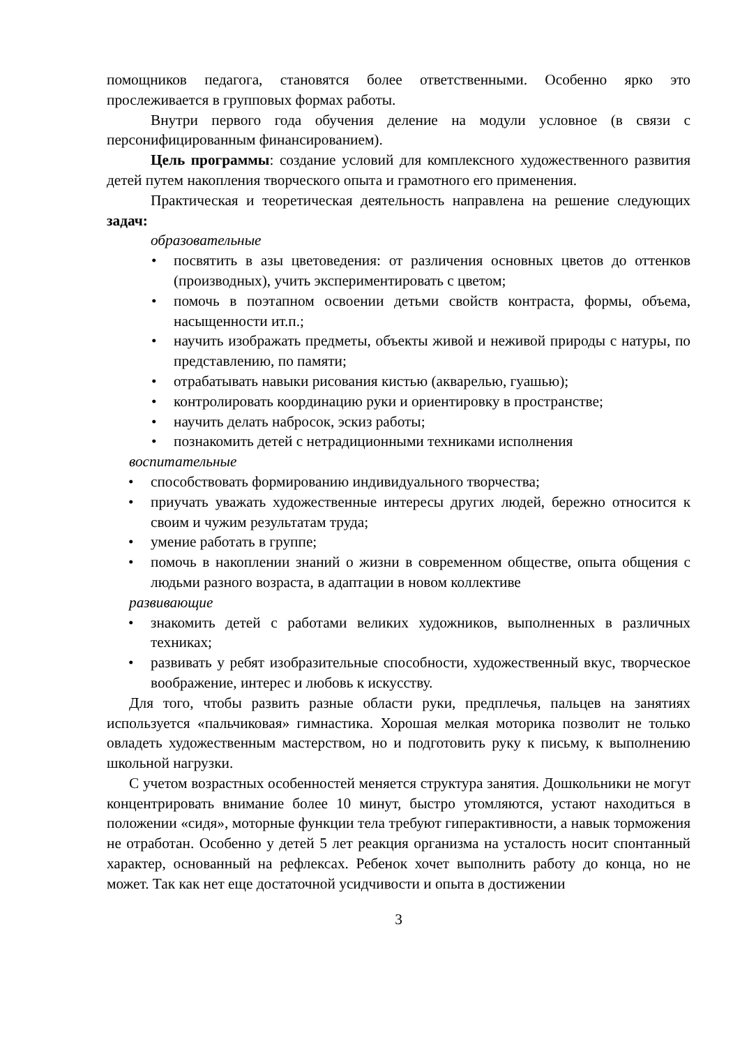помощников педагога, становятся более ответственными. Особенно ярко это прослеживается в групповых формах работы.
Внутри первого года обучения деление на модули условное (в связи с персонифицированным финансированием).
Цель программы: создание условий для комплексного художественного развития детей путем накопления творческого опыта и грамотного его применения.
Практическая и теоретическая деятельность направлена на решение следующих задач:
образовательные
• посвятить в азы цветоведения: от различения основных цветов до оттенков (производных), учить экспериментировать с цветом;
• помочь в поэтапном освоении детьми свойств контраста, формы, объема, насыщенности ит.п.;
• научить изображать предметы, объекты живой и неживой природы с натуры, по представлению, по памяти;
• отрабатывать навыки рисования кистью (акварелью, гуашью);
• контролировать координацию руки и ориентировку в пространстве;
• научить делать набросок, эскиз работы;
• познакомить детей с нетрадиционными техниками исполнения
воспитательные
• способствовать формированию индивидуального творчества;
• приучать уважать художественные интересы других людей, бережно относится к своим и чужим результатам труда;
• умение работать в группе;
• помочь в накоплении знаний о жизни в современном обществе, опыта общения с людьми разного возраста, в адаптации в новом коллективе
развивающие
• знакомить детей с работами великих художников, выполненных в различных техниках;
• развивать у ребят изобразительные способности, художественный вкус, творческое воображение, интерес и любовь к искусству.
Для того, чтобы развить разные области руки, предплечья, пальцев на занятиях используется «пальчиковая» гимнастика. Хорошая мелкая моторика позволит не только овладеть художественным мастерством, но и подготовить руку к письму, к выполнению школьной нагрузки.
С учетом возрастных особенностей меняется структура занятия. Дошкольники не могут концентрировать внимание более 10 минут, быстро утомляются, устают находиться в положении «сидя», моторные функции тела требуют гиперактивности, а навык торможения не отработан. Особенно у детей 5 лет реакция организма на усталость носит спонтанный характер, основанный на рефлексах. Ребенок хочет выполнить работу до конца, но не может. Так как нет еще достаточной усидчивости и опыта в достижении
3